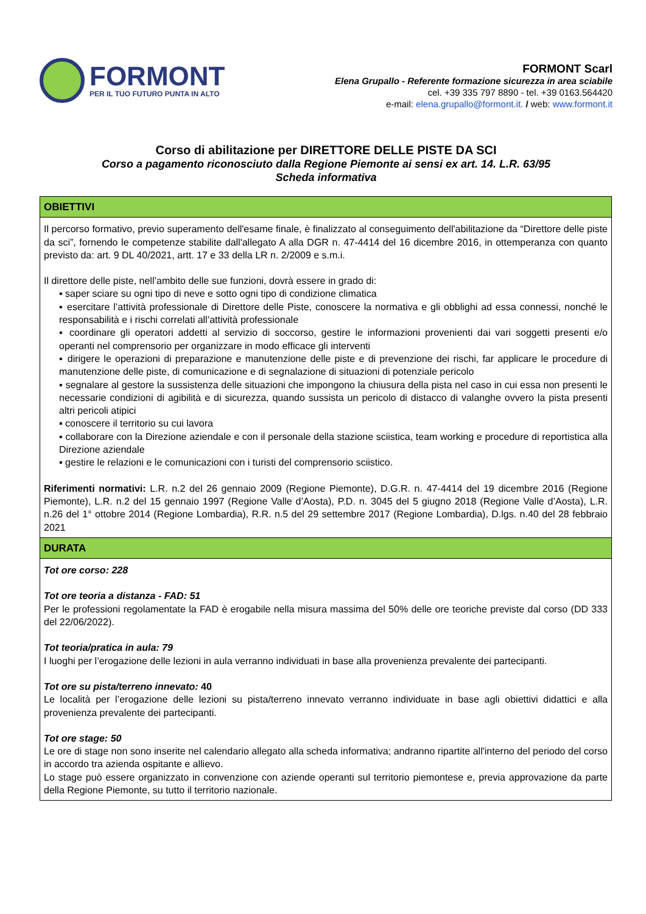FORMONT
PER IL TUO FUTURO PUNTA IN ALTO
FORMONT Scarl
Elena Grupallo - Referente formazione sicurezza in area sciabile
cel. +39 335 797 8890 - tel. +39 0163.564420
e-mail: elena.grupallo@formont.it. / web: www.formont.it
Corso di abilitazione per DIRETTORE DELLE PISTE DA SCI
Corso a pagamento riconosciuto dalla Regione Piemonte ai sensi ex art. 14. L.R. 63/95
Scheda informativa
| OBIETTIVI |
| --- |
| Il percorso formativo, previo superamento dell'esame finale, è finalizzato al conseguimento dell'abilitazione da “Direttore delle piste da sci”, fornendo le competenze stabilite dall'allegato A alla DGR n. 47-4414 del 16 dicembre 2016, in ottemperanza con quanto previsto da: art. 9 DL 40/2021, artt. 17 e 33 della LR n. 2/2009 e s.m.i. Il direttore delle piste, nell’ambito delle sue funzioni, dovrà essere in grado di: ▪ saper sciare su ogni tipo di neve e sotto ogni tipo di condizione climatica ▪ esercitare l’attività professionale di Direttore delle Piste, conoscere la normativa e gli obblighi ad essa connessi, nonché le responsabilità e i rischi correlati all’attività professionale ▪ coordinare gli operatori addetti al servizio di soccorso, gestire le informazioni provenienti dai vari soggetti presenti e/o operanti nel comprensorio per organizzare in modo efficace gli interventi ▪ dirigere le operazioni di preparazione e manutenzione delle piste e di prevenzione dei rischi, far applicare le procedure di manutenzione delle piste, di comunicazione e di segnalazione di situazioni di potenziale pericolo ▪ segnalare al gestore la sussistenza delle situazioni che impongono la chiusura della pista nel caso in cui essa non presenti le necessarie condizioni di agibilità e di sicurezza, quando sussista un pericolo di distacco di valanghe ovvero la pista presenti altri pericoli atipici ▪ conoscere il territorio su cui lavora ▪ collaborare con la Direzione aziendale e con il personale della stazione sciistica, team working e procedure di reportistica alla Direzione aziendale ▪ gestire le relazioni e le comunicazioni con i turisti del comprensorio sciistico. Riferimenti normativi: L.R. n.2 del 26 gennaio 2009 (Regione Piemonte), D.G.R. n. 47-4414 del 19 dicembre 2016 (Regione Piemonte), L.R. n.2 del 15 gennaio 1997 (Regione Valle d’Aosta), P.D. n. 3045 del 5 giugno 2018 (Regione Valle d’Aosta), L.R. n.26 del 1° ottobre 2014 (Regione Lombardia), R.R. n.5 del 29 settembre 2017 (Regione Lombardia), D.lgs. n.40 del 28 febbraio 2021 |
| DURATA |
| Tot ore corso: 228 Tot ore teoria a distanza - FAD: 51 Per le professioni regolamentate la FAD è erogabile nella misura massima del 50% delle ore teoriche previste dal corso (DD 333 del 22/06/2022). Tot teoria/pratica in aula: 79 I luoghi per l’erogazione delle lezioni in aula verranno individuati in base alla provenienza prevalente dei partecipanti. Tot ore su pista/terreno innevato: 40 Le località per l’erogazione delle lezioni su pista/terreno innevato verranno individuate in base agli obiettivi didattici e alla provenienza prevalente dei partecipanti. Tot ore stage: 50 Le ore di stage non sono inserite nel calendario allegato alla scheda informativa; andranno ripartite all'interno del periodo del corso in accordo tra azienda ospitante e allievo. Lo stage può essere organizzato in convenzione con aziende operanti sul territorio piemontese e, previa approvazione da parte della Regione Piemonte, su tutto il territorio nazionale. |